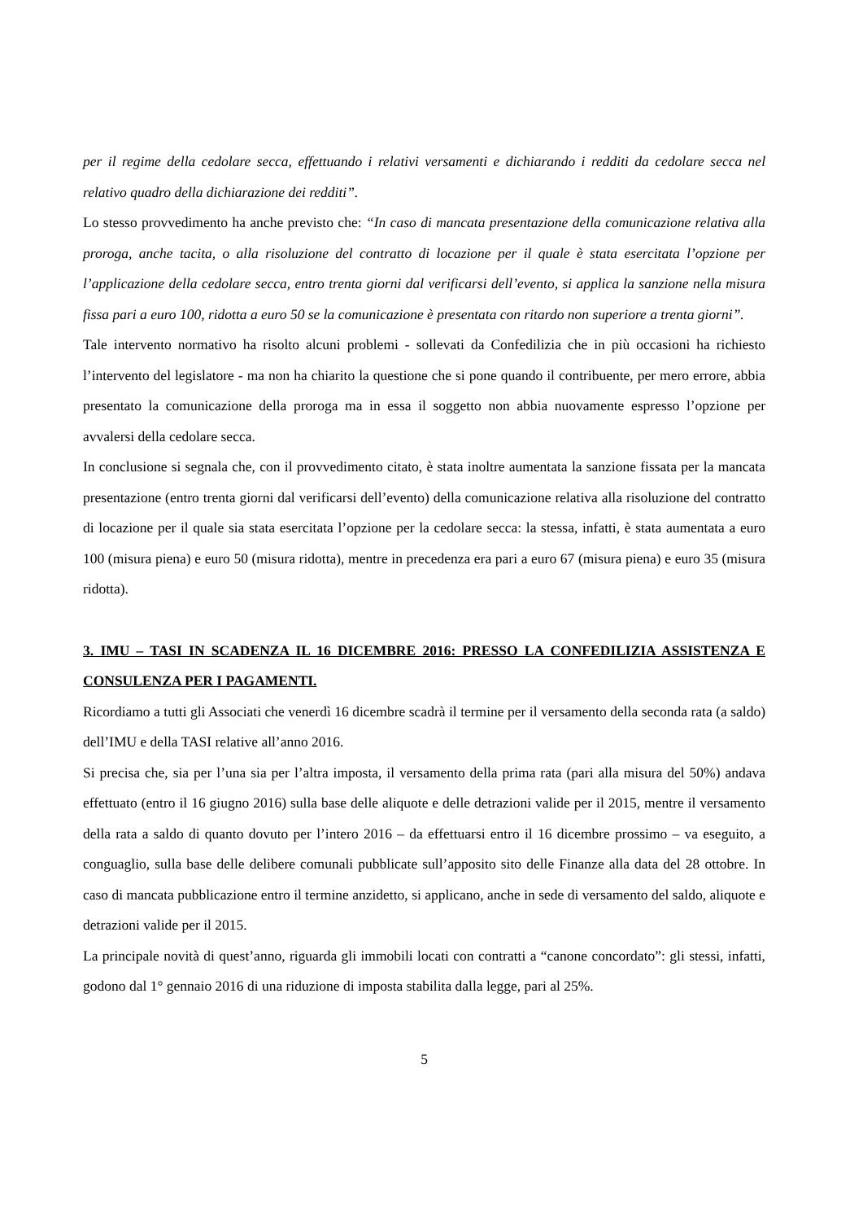per il regime della cedolare secca, effettuando i relativi versamenti e dichiarando i redditi da cedolare secca nel relativo quadro della dichiarazione dei redditi”.
Lo stesso provvedimento ha anche previsto che: “In caso di mancata presentazione della comunicazione relativa alla proroga, anche tacita, o alla risoluzione del contratto di locazione per il quale è stata esercitata l’opzione per l’applicazione della cedolare secca, entro trenta giorni dal verificarsi dell’evento, si applica la sanzione nella misura fissa pari a euro 100, ridotta a euro 50 se la comunicazione è presentata con ritardo non superiore a trenta giorni”.
Tale intervento normativo ha risolto alcuni problemi - sollevati da Confedilizia che in più occasioni ha richiesto l’intervento del legislatore - ma non ha chiarito la questione che si pone quando il contribuente, per mero errore, abbia presentato la comunicazione della proroga ma in essa il soggetto non abbia nuovamente espresso l’opzione per avvalersi della cedolare secca.
In conclusione si segnala che, con il provvedimento citato, è stata inoltre aumentata la sanzione fissata per la mancata presentazione (entro trenta giorni dal verificarsi dell’evento) della comunicazione relativa alla risoluzione del contratto di locazione per il quale sia stata esercitata l’opzione per la cedolare secca: la stessa, infatti, è stata aumentata a euro 100 (misura piena) e euro 50 (misura ridotta), mentre in precedenza era pari a euro 67 (misura piena) e euro 35 (misura ridotta).
3. IMU – TASI IN SCADENZA IL 16 DICEMBRE 2016: PRESSO LA CONFEDILIZIA ASSISTENZA E CONSULENZA PER I PAGAMENTI.
Ricordiamo a tutti gli Associati che venerdì 16 dicembre scadrà il termine per il versamento della seconda rata (a saldo) dell’IMU e della TASI relative all’anno 2016.
Si precisa che, sia per l’una sia per l’altra imposta, il versamento della prima rata (pari alla misura del 50%) andava effettuato (entro il 16 giugno 2016) sulla base delle aliquote e delle detrazioni valide per il 2015, mentre il versamento della rata a saldo di quanto dovuto per l’intero 2016 – da effettuarsi entro il 16 dicembre prossimo – va eseguito, a conguaglio, sulla base delle delibere comunali pubblicate sull’apposito sito delle Finanze alla data del 28 ottobre. In caso di mancata pubblicazione entro il termine anzidetto, si applicano, anche in sede di versamento del saldo, aliquote e detrazioni valide per il 2015.
La principale novità di quest’anno, riguarda gli immobili locati con contratti a “canone concordato”: gli stessi, infatti, godono dal 1° gennaio 2016 di una riduzione di imposta stabilita dalla legge, pari al 25%.
5